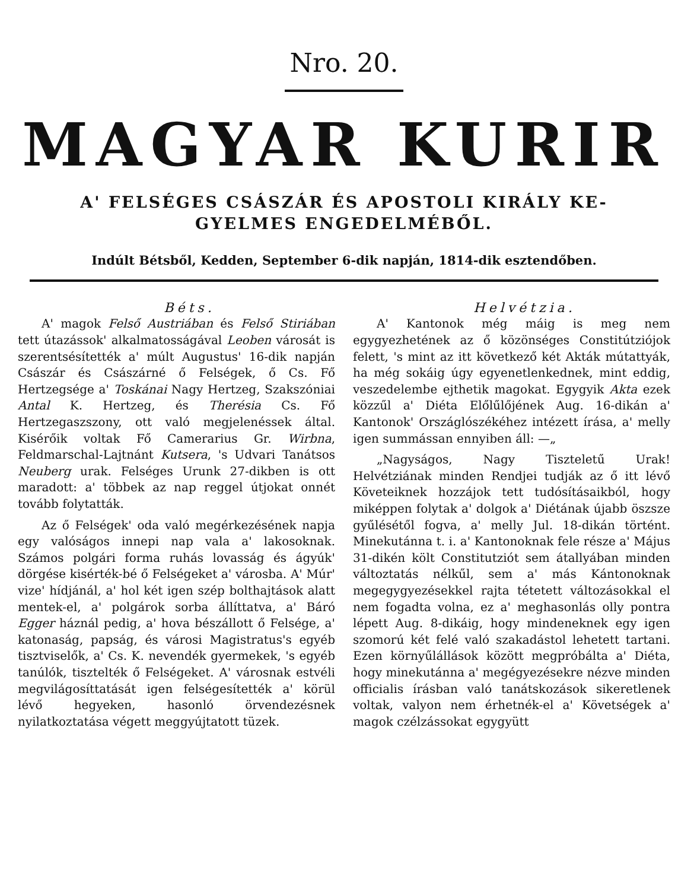Nro. 20.
MAGYAR KURIR
A' FELSÉGES CSÁSZÁR ÉS APOSTOLI KIRÁLY KE-
GYELMES ENGEDELMÉBŐL.
Indúlt Bétsből, Kedden, September 6-dik napján, 1814-dik esztendőben.
Béts.
A' magok Felső Austriában és Felső Stiriában tett útazássok' alkalmatosságával Leoben városát is szerentsésítették a' múlt Augustus' 16-dik napján Császár és Császárné ő Felségek, ő Cs. Fő Hertzegsége a' Toskánai Nagy Hertzeg, Szakszóniai Antal K. Hertzeg, és Therésia Cs. Fő Hertzegaszszony, ott való megjelenéssek által. Kisérőik voltak Fő Camerarius Gr. Wirbna, Feldmarschal-Lajtnánt Kutsera, 's Udvari Tanátsos Neuberg urak. Felséges Urunk 27-dikben is ott maradott: a' többek az nap reggel útjokat onnét tovább folytatták.
Az ő Felségek' oda való megérkezésének napja egy valóságos innepi nap vala a' lakosoknak. Számos polgári forma ruhás lovasság és ágyúk' dörgése kisérték-bé ő Felségeket a' városba. A' Múr' vize' hídjánál, a' hol két igen szép bolthajtások alatt mentek-el, a' polgárok sorba állíttatva, a' Báró Egger háznál pedig, a' hova bészállott ő Felsége, a' katonaság, papság, és városi Magistratus's egyéb tisztviselők, a' Cs. K. nevendék gyermekek, 's egyéb tanúlók, tisztelték ő Felségeket. A' városnak estvéli megvilágosíttatását igen felségesítették a' körül lévő hegyeken, hasonló örvendezésnek nyilatkoztatása végett meggyújtatott tüzek.
Helvétzia.
A' Kantonok még máig is meg nem egygyezhetének az ő közönséges Constitútziójok felett, 's mint az itt következő két Akták mútattyák, ha még sokáig úgy egyenetlenkednek, mint eddig, veszedelembe ejthetik magokat. Egygyik Akta ezek közzűl a' Diéta Előlűlőjének Aug. 16-dikán a' Kantonok' Országlószékéhez intézett írása, a' melly igen summássan ennyiben áll: —„
„Nagyságos, Nagy Tiszteletű Urak! Helvétziának minden Rendjei tudják az ő itt lévő Követeiknek hozzájok tett tudósításaikból, hogy miképpen folytak a' dolgok a' Diétának újabb öszsze gyűlésétől fogva, a' melly Jul. 18-dikán történt. Minekutánna t. i. a' Kantonoknak fele része a' Május 31-dikén költ Constitutziót sem átallyában minden változtatás nélkűl, sem a' más Kántonoknak megegygyezésekkel rajta tétetett változásokkal el nem fogadta volna, ez a' meghasonlás olly pontra lépett Aug. 8-dikáig, hogy mindeneknek egy igen szomorú két felé való szakadástol lehetett tartani. Ezen környűlállások között megpróbálta a' Diéta, hogy minekutánna a' megégyezésekre nézve minden officialis írásban való tanátskozások sikeretlenek voltak, valyon nem érhetnék-el a' Követségek a' magok czélzássokat egygyütt